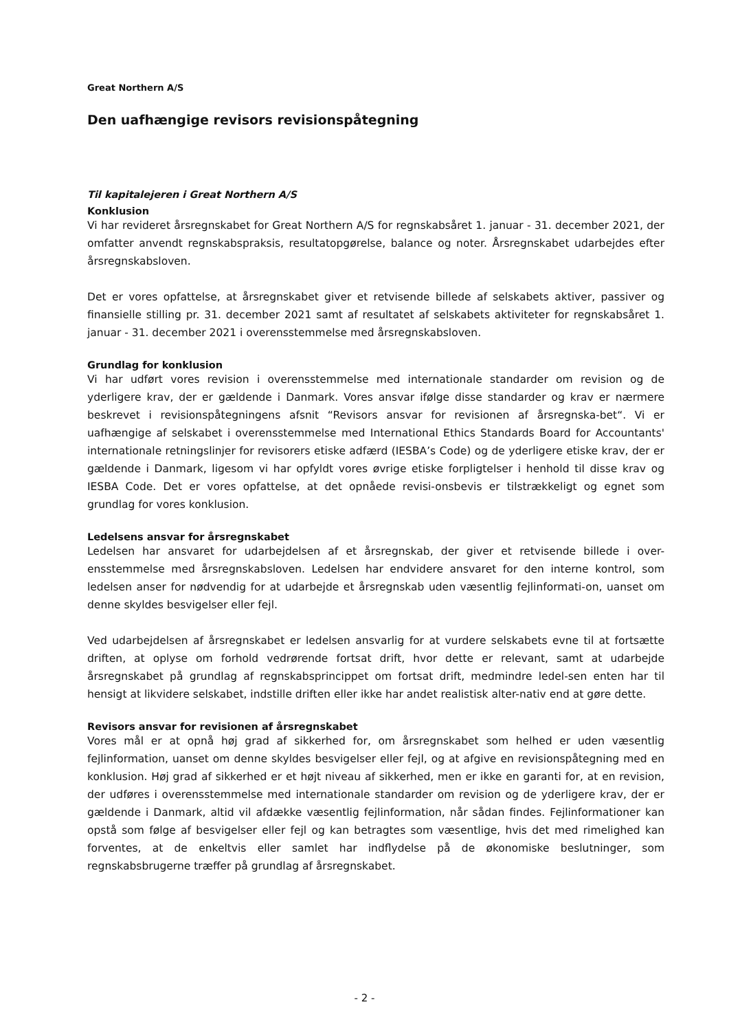Great Northern A/S
Den uafhængige revisors revisionspåtegning
Til kapitalejeren i Great Northern A/S
Konklusion
Vi har revideret årsregnskabet for Great Northern A/S for regnskabsåret 1. januar - 31. december 2021, der omfatter anvendt regnskabspraksis, resultatopgørelse, balance og noter. Årsregnskabet udarbejdes efter årsregnskabsloven.
Det er vores opfattelse, at årsregnskabet giver et retvisende billede af selskabets aktiver, passiver og finansielle stilling pr. 31. december 2021 samt af resultatet af selskabets aktiviteter for regnskabsåret 1. januar - 31. december 2021 i overensstemmelse med årsregnskabsloven.
Grundlag for konklusion
Vi har udført vores revision i overensstemmelse med internationale standarder om revision og de yderligere krav, der er gældende i Danmark. Vores ansvar ifølge disse standarder og krav er nærmere beskrevet i revisionspåtegningens afsnit “Revisors ansvar for revisionen af årsregnska-bet“. Vi er uafhængige af selskabet i overensstemmelse med International Ethics Standards Board for Accountants' internationale retningslinjer for revisorers etiske adfærd (IESBA’s Code) og de yderligere etiske krav, der er gældende i Danmark, ligesom vi har opfyldt vores øvrige etiske forpligtelser i henhold til disse krav og IESBA Code. Det er vores opfattelse, at det opnåede revisi-onsbevis er tilstrækkeligt og egnet som grundlag for vores konklusion.
Ledelsens ansvar for årsregnskabet
Ledelsen har ansvaret for udarbejdelsen af et årsregnskab, der giver et retvisende billede i over-ensstemmelse med årsregnskabsloven. Ledelsen har endvidere ansvaret for den interne kontrol, som ledelsen anser for nødvendig for at udarbejde et årsregnskab uden væsentlig fejlinformati-on, uanset om denne skyldes besvigelser eller fejl.
Ved udarbejdelsen af årsregnskabet er ledelsen ansvarlig for at vurdere selskabets evne til at fortsætte driften, at oplyse om forhold vedrørende fortsat drift, hvor dette er relevant, samt at udarbejde årsregnskabet på grundlag af regnskabsprincippet om fortsat drift, medmindre ledel-sen enten har til hensigt at likvidere selskabet, indstille driften eller ikke har andet realistisk alter-nativ end at gøre dette.
Revisors ansvar for revisionen af årsregnskabet
Vores mål er at opnå høj grad af sikkerhed for, om årsregnskabet som helhed er uden væsentlig fejlinformation, uanset om denne skyldes besvigelser eller fejl, og at afgive en revisionspåtegning med en konklusion. Høj grad af sikkerhed er et højt niveau af sikkerhed, men er ikke en garanti for, at en revision, der udføres i overensstemmelse med internationale standarder om revision og de yderligere krav, der er gældende i Danmark, altid vil afdække væsentlig fejlinformation, når sådan findes. Fejlinformationer kan opstå som følge af besvigelser eller fejl og kan betragtes som væsentlige, hvis det med rimelighed kan forventes, at de enkeltvis eller samlet har indflydelse på de økonomiske beslutninger, som regnskabsbrugerne træffer på grundlag af årsregnskabet.
- 2 -